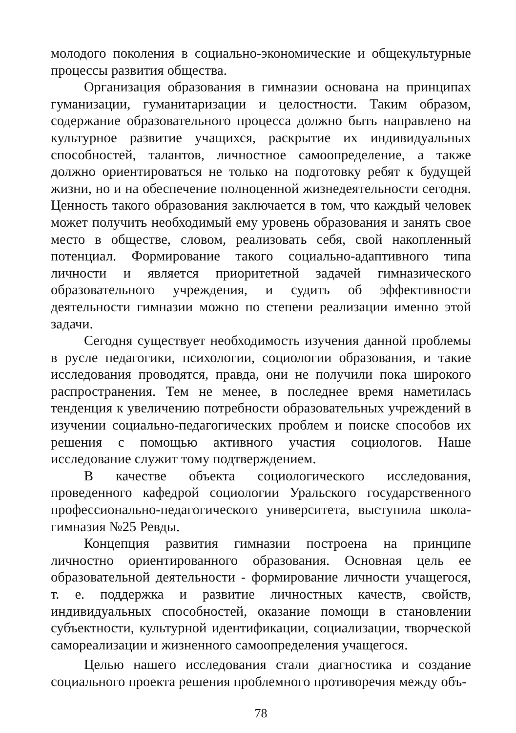молодого поколения в социально-экономические и общекультурные процессы развития общества.
Организация образования в гимназии основана на принципах гуманизации, гуманитаризации и целостности. Таким образом, содержание образовательного процесса должно быть направлено на культурное развитие учащихся, раскрытие их индивидуальных способностей, талантов, личностное самоопределение, а также должно ориентироваться не только на подготовку ребят к будущей жизни, но и на обеспечение полноценной жизнедеятельности сегодня. Ценность такого образования заключается в том, что каждый человек может получить необходимый ему уровень образования и занять свое место в обществе, словом, реализовать себя, свой накопленный потенциал. Формирование такого социально-адаптивного типа личности и является приоритетной задачей гимназического образовательного учреждения, и судить об эффективности деятельности гимназии можно по степени реализации именно этой задачи.
Сегодня существует необходимость изучения данной проблемы в русле педагогики, психологии, социологии образования, и такие исследования проводятся, правда, они не получили пока широкого распространения. Тем не менее, в последнее время наметилась тенденция к увеличению потребности образовательных учреждений в изучении социально-педагогических проблем и поиске способов их решения с помощью активного участия социологов. Наше исследование служит тому подтверждением.
В качестве объекта социологического исследования, проведенного кафедрой социологии Уральского государственного профессионально-педагогического университета, выступила школа-гимназия №25 Ревды.
Концепция развития гимназии построена на принципе личностно ориентированного образования. Основная цель ее образовательной деятельности - формирование личности учащегося, т. е. поддержка и развитие личностных качеств, свойств, индивидуальных способностей, оказание помощи в становлении субъектности, культурной идентификации, социализации, творческой самореализации и жизненного самоопределения учащегося.
Целью нашего исследования стали диагностика и создание социального проекта решения проблемного противоречия между объ-
78